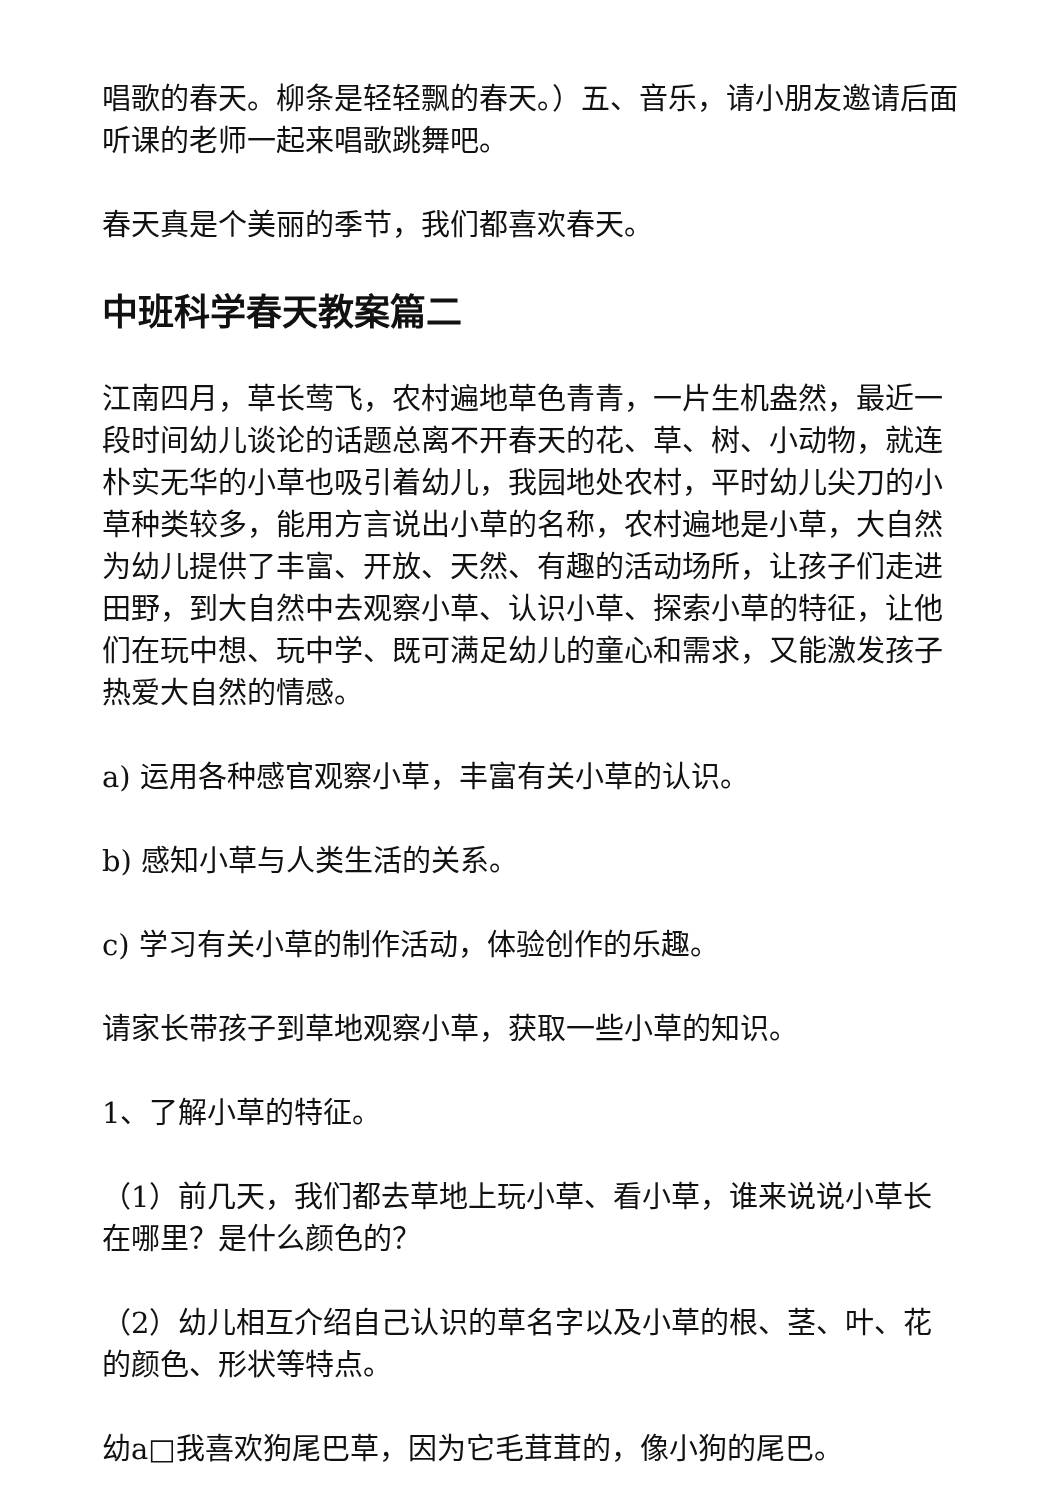唱歌的春天。柳条是轻轻飘的春天。）五、音乐，请小朋友邀请后面听课的老师一起来唱歌跳舞吧。
春天真是个美丽的季节，我们都喜欢春天。
中班科学春天教案篇二
江南四月，草长莺飞，农村遍地草色青青，一片生机盎然，最近一段时间幼儿谈论的话题总离不开春天的花、草、树、小动物，就连朴实无华的小草也吸引着幼儿，我园地处农村，平时幼儿尖刀的小草种类较多，能用方言说出小草的名称，农村遍地是小草，大自然为幼儿提供了丰富、开放、天然、有趣的活动场所，让孩子们走进田野，到大自然中去观察小草、认识小草、探索小草的特征，让他们在玩中想、玩中学、既可满足幼儿的童心和需求，又能激发孩子热爱大自然的情感。
a) 运用各种感官观察小草，丰富有关小草的认识。
b) 感知小草与人类生活的关系。
c) 学习有关小草的制作活动，体验创作的乐趣。
请家长带孩子到草地观察小草，获取一些小草的知识。
1、了解小草的特征。
（1）前几天，我们都去草地上玩小草、看小草，谁来说说小草长在哪里？是什么颜色的？
（2）幼儿相互介绍自己认识的草名字以及小草的根、茎、叶、花的颜色、形状等特点。
幼a□我喜欢狗尾巴草，因为它毛茸茸的，像小狗的尾巴。